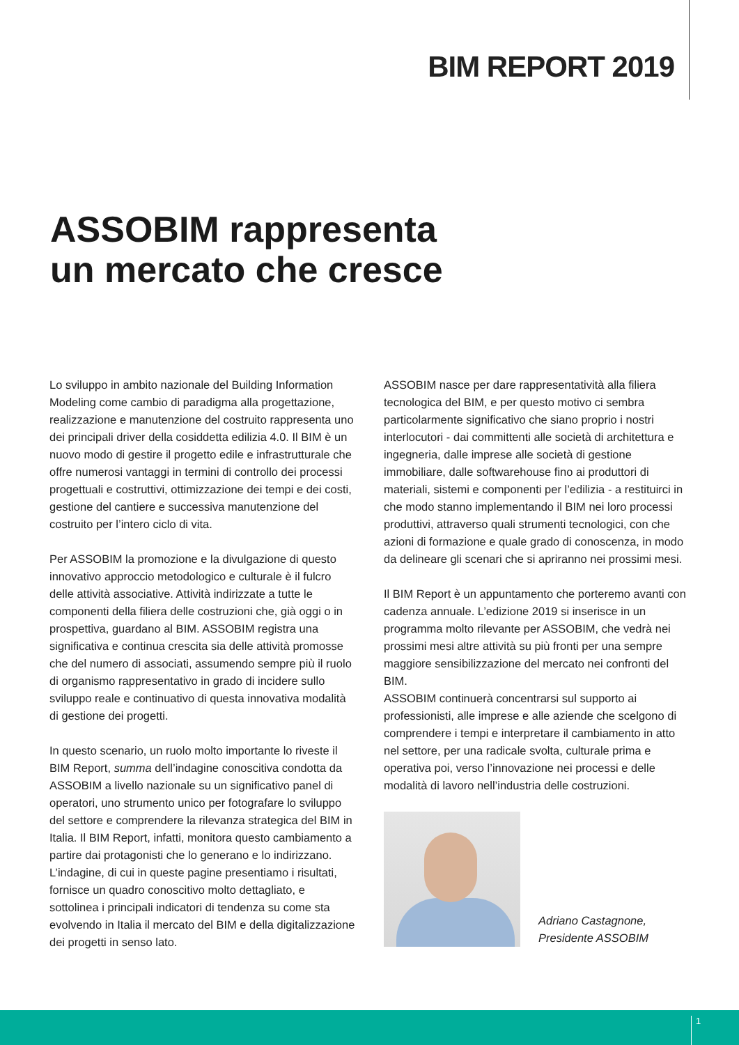BIM REPORT 2019
ASSOBIM rappresenta
un mercato che cresce
Lo sviluppo in ambito nazionale del Building Information Modeling come cambio di paradigma alla progettazione, realizzazione e manutenzione del costruito rappresenta uno dei principali driver della cosiddetta edilizia 4.0. Il BIM è un nuovo modo di gestire il progetto edile e infrastrutturale che offre numerosi vantaggi in termini di controllo dei processi progettuali e costruttivi, ottimizzazione dei tempi e dei costi, gestione del cantiere e successiva manutenzione del costruito per l’intero ciclo di vita.
Per ASSOBIM la promozione e la divulgazione di questo innovativo approccio metodologico e culturale è il fulcro delle attività associative. Attività indirizzate a tutte le componenti della filiera delle costruzioni che, già oggi o in prospettiva, guardano al BIM. ASSOBIM registra una significativa e continua crescita sia delle attività promosse che del numero di associati, assumendo sempre più il ruolo di organismo rappresentativo in grado di incidere sullo sviluppo reale e continuativo di questa innovativa modalità di gestione dei progetti.
In questo scenario, un ruolo molto importante lo riveste il BIM Report, summa dell’indagine conoscitiva condotta da ASSOBIM a livello nazionale su un significativo panel di operatori, uno strumento unico per fotografare lo sviluppo del settore e comprendere la rilevanza strategica del BIM in Italia. Il BIM Report, infatti, monitora questo cambiamento a partire dai protagonisti che lo generano e lo indirizzano. L’indagine, di cui in queste pagine presentiamo i risultati, fornisce un quadro conoscitivo molto dettagliato, e sottolinea i principali indicatori di tendenza su come sta evolvendo in Italia il mercato del BIM e della digitalizzazione dei progetti in senso lato.
ASSOBIM nasce per dare rappresentatività alla filiera tecnologica del BIM, e per questo motivo ci sembra particolarmente significativo che siano proprio i nostri interlocutori - dai committenti alle società di architettura e ingegneria, dalle imprese alle società di gestione immobiliare, dalle softwarehouse fino ai produttori di materiali, sistemi e componenti per l’edilizia - a restituirci in che modo stanno implementando il BIM nei loro processi produttivi, attraverso quali strumenti tecnologici, con che azioni di formazione e quale grado di conoscenza, in modo da delineare gli scenari che si apriranno nei prossimi mesi.
Il BIM Report è un appuntamento che porteremo avanti con cadenza annuale. L’edizione 2019 si inserisce in un programma molto rilevante per ASSOBIM, che vedrà nei prossimi mesi altre attività su più fronti per una sempre maggiore sensibilizzazione del mercato nei confronti del BIM.
ASSOBIM continuerà concentrarsi sul supporto ai professionisti, alle imprese e alle aziende che scelgono di comprendere i tempi e interpretare il cambiamento in atto nel settore, per una radicale svolta, culturale prima e operativa poi, verso l’innovazione nei processi e delle modalità di lavoro nell’industria delle costruzioni.
Adriano Castagnone,
Presidente ASSOBIM
1